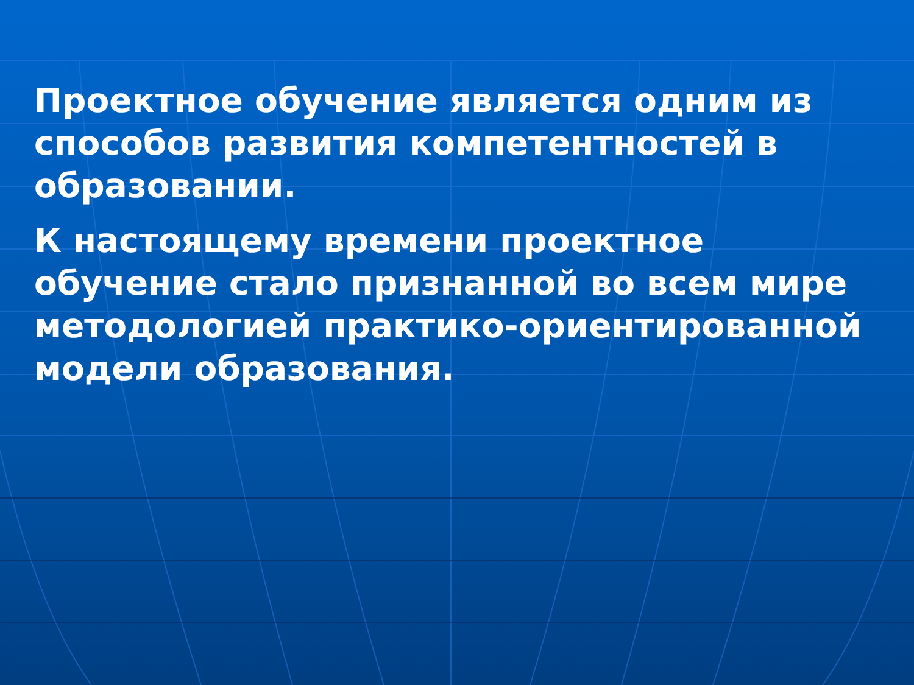Проектное обучение является одним из способов развития компетентностей в образовании.
К настоящему времени проектное обучение стало признанной во всем мире методологией практико-ориентированной модели образования.